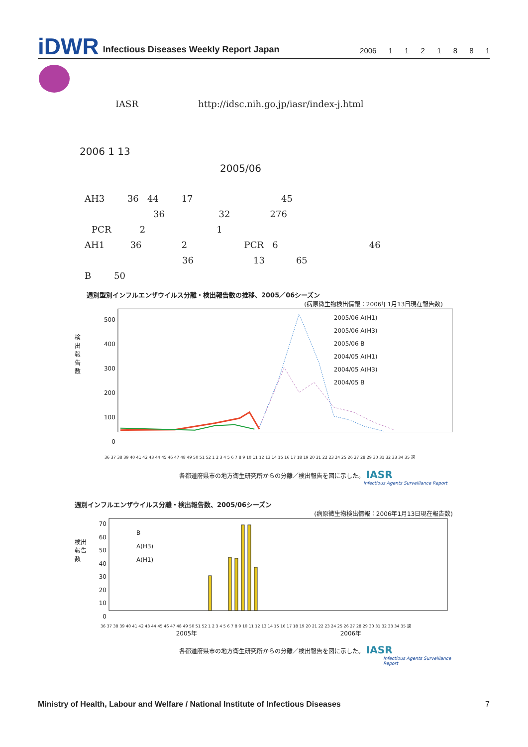iDWR Infectious Diseases Weekly Report Japan 2006 1 1 2 1 8 8 1
IASR http://idsc.nih.go.jp/iasr/index-j.html
2006 1 13
2005/06
AH3 36 44 17 45
36 32 276
PCR 2 1
AH1 36 2 PCR 6 46
36 13 65
B 50
週別型別インフルエンザウイルス分離・検出報告数の推移、2005／06シーズン
(病原微生物検出情報：2006年1月13日現在報告数)
検出報告数
500
400
300
200
100
0
2005/06 A(H1)
2005/06 A(H3)
2005/06 B
2004/05 A(H1)
2004/05 A(H3)
2004/05 B
36 37 38 39 40 41 42 43 44 45 46 47 48 49 50 51 52 1 2 3 4 5 6 7 8 9 10 11 12 13 14 15 16 17 18 19 20 21 22 23 24 25 26 27 28 29 30 31 32 33 34 35 週
各都道府県市の地方衛生研究所からの分離／検出報告を図に示した。 IASR
Infectious Agents Surveillance Report
週別インフルエンザウイルス分離・検出報告数、2005/06シーズン
(病原微生物検出情報：2006年1月13日現在報告数)
検出報告数
70
60
50
40
30
20
10
0
B
A(H3)
A(H1)
36 37 38 39 40 41 42 43 44 45 46 47 48 49 50 51 52 1 2 3 4 5 6 7 8 9 10 11 12 13 14 15 16 17 18 19 20 21 22 23 24 25 26 27 28 29 30 31 32 33 34 35 週
2005年 2006年
各都道府県市の地方衛生研究所からの分離／検出報告を図に示した。 IASR
Infectious Agents Surveillance Report
Ministry of Health, Labour and Welfare / National Institute of Infectious Diseases 7